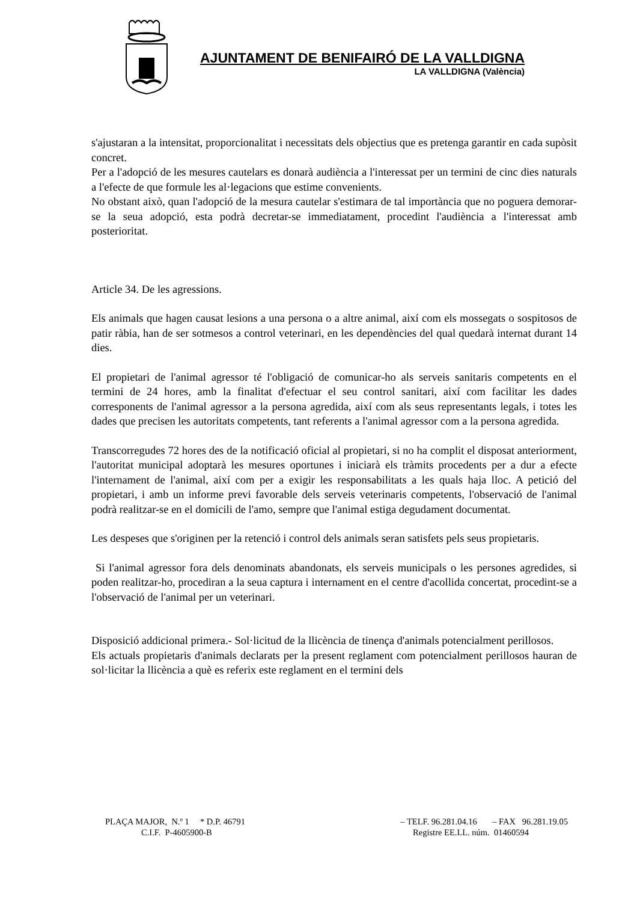AJUNTAMENT DE BENIFAIRÓ DE LA VALLDIGNA
LA VALLDIGNA (València)
s'ajustaran a la intensitat, proporcionalitat i necessitats dels objectius que es pretenga garantir en cada supòsit concret.
Per a l'adopció de les mesures cautelars es donarà audiència a l'interessat per un termini de cinc dies naturals a l'efecte de que formule les al·legacions que estime convenients.
No obstant això, quan l'adopció de la mesura cautelar s'estimara de tal importància que no poguera demorar-se la seua adopció, esta podrà decretar-se immediatament, procedint l'audiència a l'interessat amb posterioritat.
Article 34. De les agressions.
Els animals que hagen causat lesions a una persona o a altre animal, així com els mossegats o sospitosos de patir ràbia, han de ser sotmesos a control veterinari, en les dependències del qual quedarà internat durant 14 dies.
El propietari de l'animal agressor té l'obligació de comunicar-ho als serveis sanitaris competents en el termini de 24 hores, amb la finalitat d'efectuar el seu control sanitari, així com facilitar les dades corresponents de l'animal agressor a la persona agredida, així com als seus representants legals, i totes les dades que precisen les autoritats competents, tant referents a l'animal agressor com a la persona agredida.
Transcorregudes 72 hores des de la notificació oficial al propietari, si no ha complit el disposat anteriorment, l'autoritat municipal adoptarà les mesures oportunes i iniciarà els tràmits procedents per a dur a efecte l'internament de l'animal, així com per a exigir les responsabilitats a les quals haja lloc. A petició del propietari, i amb un informe previ favorable dels serveis veterinaris competents, l'observació de l'animal podrà realitzar-se en el domicili de l'amo, sempre que l'animal estiga degudament documentat.
Les despeses que s'originen per la retenció i control dels animals seran satisfets pels seus propietaris.
Si l'animal agressor fora dels denominats abandonats, els serveis municipals o les persones agredides, si poden realitzar-ho, procediran a la seua captura i internament en el centre d'acollida concertat, procedint-se a l'observació de l'animal per un veterinari.
Disposició addicional primera.- Sol·licitud de la llicència de tinença d'animals potencialment perillosos.
Els actuals propietaris d'animals declarats per la present reglament com potencialment perillosos hauran de sol·licitar la llicència a què es referix este reglament en el termini dels
PLAÇA MAJOR, N.º 1 * D.P. 46791 – TELF. 96.281.04.16 – FAX 96.281.19.05
C.I.F. P-4605900-B Registre EE.LL. núm. 01460594